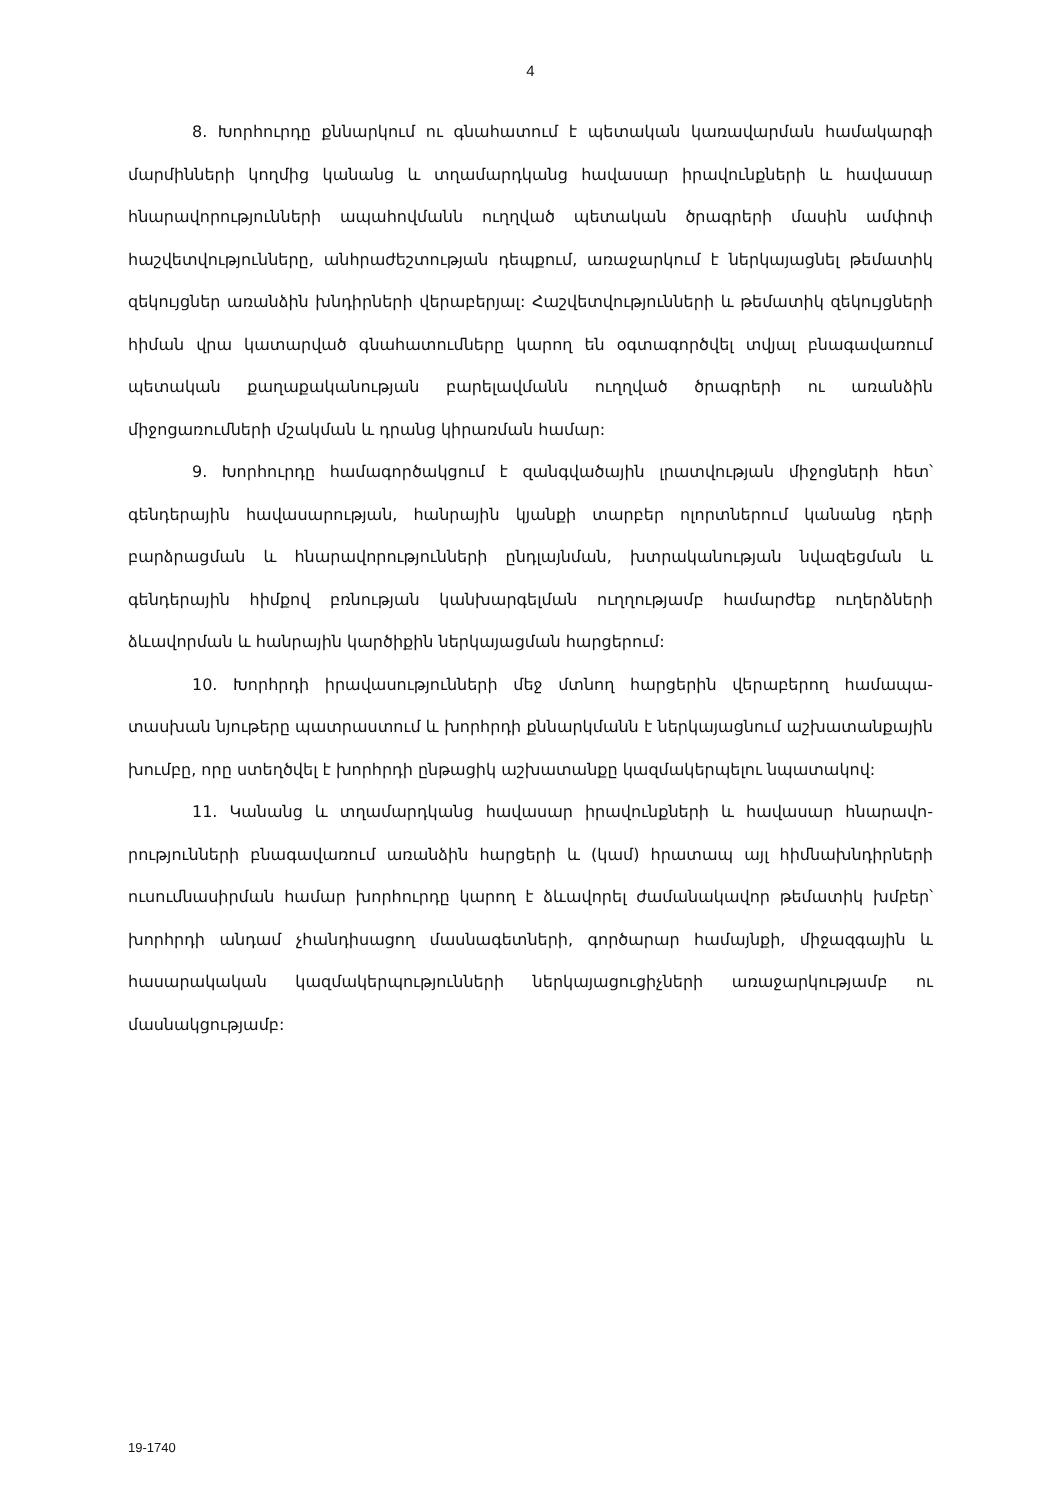4
8. Խորհուրդը քննարկում ու գնահատում է պետական կառավարման համակարգի մարմինների կողմից կանանց և տղամարդկանց հավասար իրավունքների և հավասար հնարավորությունների ապահովմանն ուղղված պետական ծրագրերի մասին ամփոփ հաշվետվությունները, անհրաժեշտության դեպքում, առաջարկում է ներկայացնել թեմատիկ զեկույցներ առանձին խնդիրների վերաբերյալ: Հաշվետվությունների և թեմատիկ զեկույց­ների հիման վրա կատարված գնահատումները կարող են օգտագործվել տվյալ բնագա­վառում պետական քաղաքականության բարելավմանն ուղղված ծրագրերի ու առանձին միջոցառումների մշակման և դրանց կիրառման համար:
9. Խորհուրդը համագործակցում է զանգվածային լրատվության միջոցների հետ՝ գենդերային հավասարության, հանրային կյանքի տարբեր ոլորտներում կանանց դերի բարձրացման և հնարավորությունների ընդլայնման, խտրականության նվազեցման և գենդերային հիմքով բռնության կանխարգելման ուղղությամբ համարժեք ուղերձների ձևավորման և հանրային կարծիքին ներկայացման հարցերում:
10. Խորհրդի իրավասությունների մեջ մտնող հարցերին վերաբերող համապա­տասխան նյութերը պատրաստում և խորհրդի քննարկմանն է ներկայացնում աշխա­տանքային խումբը, որը ստեղծվել է խորհրդի ընթացիկ աշխատանքը կազմակերպելու նպատակով:
11. Կանանց և տղամարդկանց հավասար իրավունքների և հավասար հնարավո­րությունների բնագավառում առանձին հարցերի և (կամ) հրատապ այլ հիմնախնդիր­ների ուսումնասիրման համար խորհուրդը կարող է ձևավորել ժամանակավոր թեմատիկ խմբեր՝ խորհրդի անդամ չհանդիսացող մասնագետների, գործարար համայնքի, միջազ­գային և հասարակական կազմակերպությունների ներկայացուցիչների առաջարկությամբ ու մասնակցությամբ:
19-1740